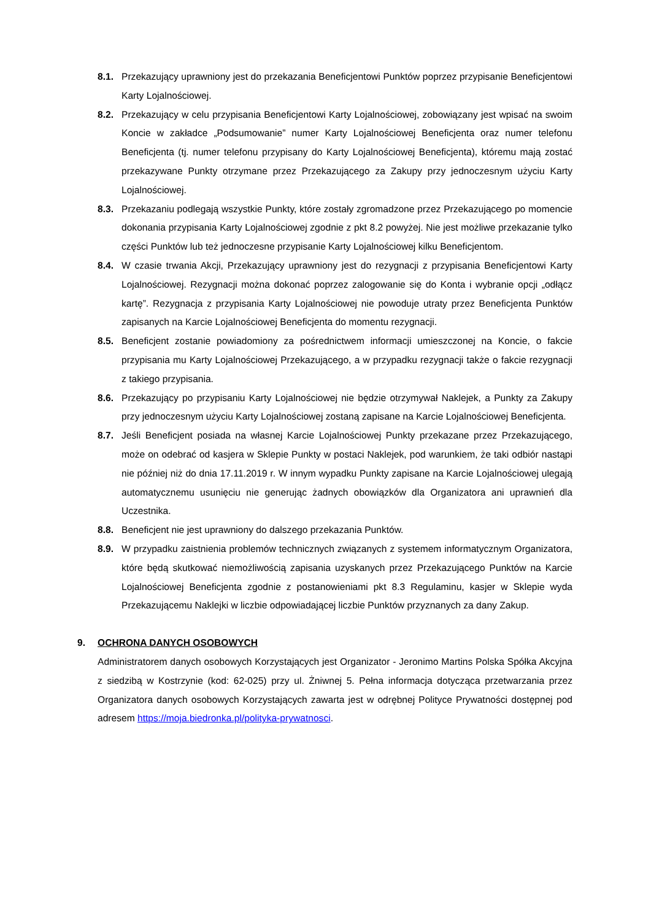8.1. Przekazujący uprawniony jest do przekazania Beneficjentowi Punktów poprzez przypisanie Beneficjentowi Karty Lojalnościowej.
8.2. Przekazujący w celu przypisania Beneficjentowi Karty Lojalnościowej, zobowiązany jest wpisać na swoim Koncie w zakładce „Podsumowanie” numer Karty Lojalnościowej Beneficjenta oraz numer telefonu Beneficjenta (tj. numer telefonu przypisany do Karty Lojalnościowej Beneficjenta), któremu mają zostać przekazywane Punkty otrzymane przez Przekazującego za Zakupy przy jednoczesnym użyciu Karty Lojalnościowej.
8.3. Przekazaniu podlegają wszystkie Punkty, które zostały zgromadzone przez Przekazującego po momencie dokonania przypisania Karty Lojalnościowej zgodnie z pkt 8.2 powyżej. Nie jest możliwe przekazanie tylko części Punktów lub też jednoczesne przypisanie Karty Lojalnościowej kilku Beneficjentom.
8.4. W czasie trwania Akcji, Przekazujący uprawniony jest do rezygnacji z przypisania Beneficjentowi Karty Lojalnościowej. Rezygnacji można dokonać poprzez zalogowanie się do Konta i wybranie opcji „odłącz kartę”. Rezygnacja z przypisania Karty Lojalnościowej nie powoduje utraty przez Beneficjenta Punktów zapisanych na Karcie Lojalnościowej Beneficjenta do momentu rezygnacji.
8.5. Beneficjent zostanie powiadomiony za pośrednictwem informacji umieszczonej na Koncie, o fakcie przypisania mu Karty Lojalnościowej Przekazującego, a w przypadku rezygnacji także o fakcie rezygnacji z takiego przypisania.
8.6. Przekazujący po przypisaniu Karty Lojalnościowej nie będzie otrzymywał Naklejek, a Punkty za Zakupy przy jednoczesnym użyciu Karty Lojalnościowej zostaną zapisane na Karcie Lojalnościowej Beneficjenta.
8.7. Jeśli Beneficjent posiada na własnej Karcie Lojalnościowej Punkty przekazane przez Przekazującego, może on odebrać od kasjera w Sklepie Punkty w postaci Naklejek, pod warunkiem, że taki odbiór nastąpi nie później niż do dnia 17.11.2019 r. W innym wypadku Punkty zapisane na Karcie Lojalnościowej ulegają automatycznemu usunięciu nie generując żadnych obowiązków dla Organizatora ani uprawnień dla Uczestnika.
8.8. Beneficjent nie jest uprawniony do dalszego przekazania Punktów.
8.9. W przypadku zaistnienia problemów technicznych związanych z systemem informatycznym Organizatora, które będą skutkować niemożliwością zapisania uzyskanych przez Przekazującego Punktów na Karcie Lojalnościowej Beneficjenta zgodnie z postanowieniami pkt 8.3 Regulaminu, kasjer w Sklepie wyda Przekazującemu Naklejki w liczbie odpowiadającej liczbie Punktów przyznanych za dany Zakup.
9. OCHRONA DANYCH OSOBOWYCH
Administratorem danych osobowych Korzystających jest Organizator - Jeronimo Martins Polska Spółka Akcyjna z siedzibą w Kostrzynie (kod: 62-025) przy ul. Żniwnej 5. Pełna informacja dotycząca przetwarzania przez Organizatora danych osobowych Korzystających zawarta jest w odrębnej Polityce Prywatności dostępnej pod adresem https://moja.biedronka.pl/polityka-prywatnosci.